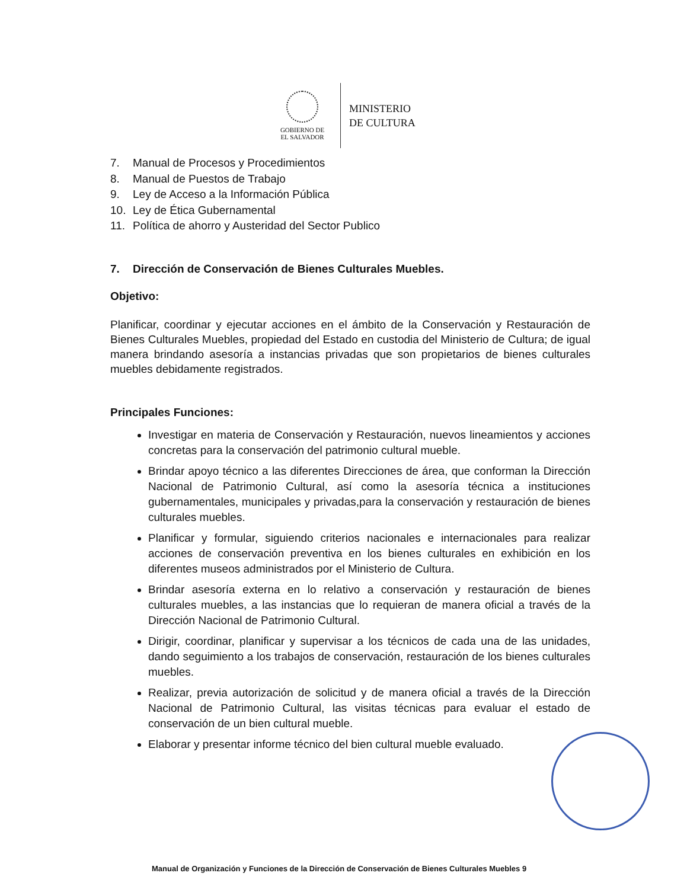GOBIERNO DE
EL SALVADOR
MINISTERIO
DE CULTURA
7. Manual de Procesos y Procedimientos
8. Manual de Puestos de Trabajo
9. Ley de Acceso a la Información Pública
10. Ley de Ética Gubernamental
11. Política de ahorro y Austeridad del Sector Publico
7. Dirección de Conservación de Bienes Culturales Muebles.
Objetivo:
Planificar, coordinar y ejecutar acciones en el ámbito de la Conservación y Restauración de Bienes Culturales Muebles, propiedad del Estado en custodia del Ministerio de Cultura; de igual manera brindando asesoría a instancias privadas que son propietarios de bienes culturales muebles debidamente registrados.
Principales Funciones:
Investigar en materia de Conservación y Restauración, nuevos lineamientos y acciones concretas para la conservación del patrimonio cultural mueble.
Brindar apoyo técnico a las diferentes Direcciones de área, que conforman la Dirección Nacional de Patrimonio Cultural, así como la asesoría técnica a instituciones gubernamentales, municipales y privadas,para la conservación y restauración de bienes culturales muebles.
Planificar y formular, siguiendo criterios nacionales e internacionales para realizar acciones de conservación preventiva en los bienes culturales en exhibición en los diferentes museos administrados por el Ministerio de Cultura.
Brindar asesoría externa en lo relativo a conservación y restauración de bienes culturales muebles, a las instancias que lo requieran de manera oficial a través de la Dirección Nacional de Patrimonio Cultural.
Dirigir, coordinar, planificar y supervisar a los técnicos de cada una de las unidades, dando seguimiento a los trabajos de conservación, restauración de los bienes culturales muebles.
Realizar, previa autorización de solicitud y de manera oficial a través de la Dirección Nacional de Patrimonio Cultural, las visitas técnicas para evaluar el estado de conservación de un bien cultural mueble.
Elaborar y presentar informe técnico del bien cultural mueble evaluado.
Manual de Organización y Funciones de la Dirección de Conservación de Bienes Culturales Muebles 9